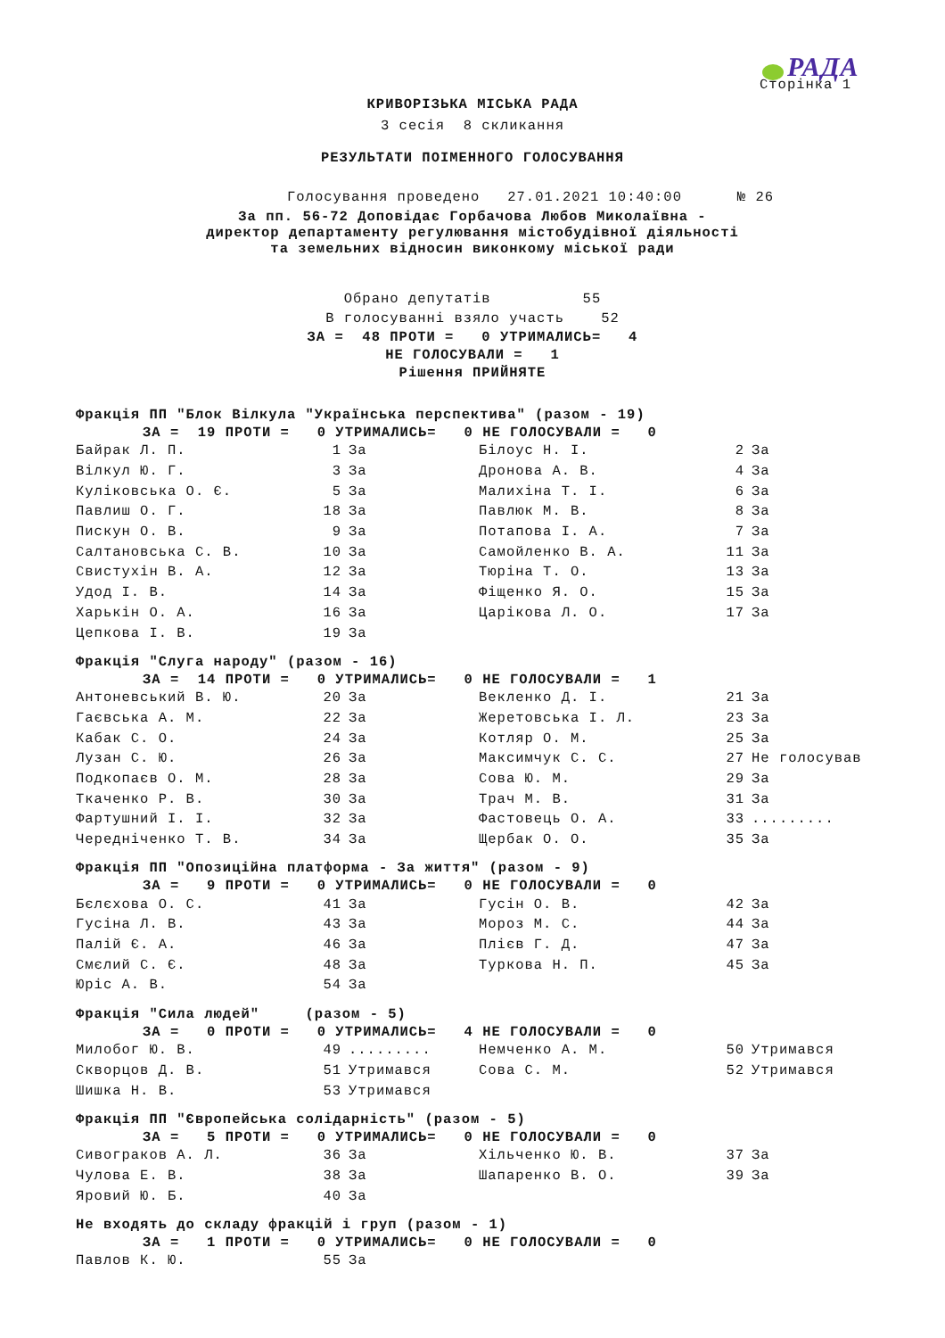РАДА
Сторінка 1
КРИВОРІЗЬКА МІСЬКА РАДА
3 сесія 8 скликання
РЕЗУЛЬТАТИ ПОІМЕННОГО ГОЛОСУВАННЯ
Голосування проведено 27.01.2021 10:40:00 № 26
За пп. 56-72 Доповідає Горбачова Любов Миколаївна -
директор департаменту регулювання містобудівної діяльності
та земельних відносин виконкому міської ради
Обрано депутатів 55
В голосуванні взяло участь 52
ЗА = 48 ПРОТИ = 0 УТРИМАЛИСЬ= 4
НЕ ГОЛОСУВАЛИ = 1
Рішення ПРИЙНЯТЕ
Фракція ПП "Блок Вілкула "Українська перспектива" (разом - 19)
ЗА = 19 ПРОТИ = 0 УТРИМАЛИСЬ= 0 НЕ ГОЛОСУВАЛИ = 0
| Байрак Л. П. | 1 | За | Білоус Н. І. | 2 | За |
| Вілкул Ю. Г. | 3 | За | Дронова А. В. | 4 | За |
| Куліковська О. Є. | 5 | За | Малихіна Т. І. | 6 | За |
| Павлиш О. Г. | 18 | За | Павлюк М. В. | 8 | За |
| Пискун О. В. | 9 | За | Потапова І. А. | 7 | За |
| Салтановська С. В. | 10 | За | Самойленко В. А. | 11 | За |
| Свистухін В. А. | 12 | За | Тюріна Т. О. | 13 | За |
| Удод І. В. | 14 | За | Фіщенко Я. О. | 15 | За |
| Харькін О. А. | 16 | За | Царікова Л. О. | 17 | За |
| Цепкова І. В. | 19 | За | | | |
Фракція "Слуга народу" (разом - 16)
ЗА = 14 ПРОТИ = 0 УТРИМАЛИСЬ= 0 НЕ ГОЛОСУВАЛИ = 1
| Антоневський В. Ю. | 20 | За | Векленко Д. І. | 21 | За |
| Гаєвська А. М. | 22 | За | Жеретовська І. Л. | 23 | За |
| Кабак С. О. | 24 | За | Котляр О. М. | 25 | За |
| Лузан С. Ю. | 26 | За | Максимчук С. С. | 27 | Не голосував |
| Подкопаєв О. М. | 28 | За | Сова Ю. М. | 29 | За |
| Ткаченко Р. В. | 30 | За | Трач М. В. | 31 | За |
| Фартушний І. І. | 32 | За | Фастовець О. А. | 33 | ......... |
| Чередніченко Т. В. | 34 | За | Щербак О. О. | 35 | За |
Фракція ПП "Опозиційна платформа - За життя" (разом - 9)
ЗА = 9 ПРОТИ = 0 УТРИМАЛИСЬ= 0 НЕ ГОЛОСУВАЛИ = 0
| Бєлєхова О. С. | 41 | За | Гусін О. В. | 42 | За |
| Гусіна Л. В. | 43 | За | Мороз М. С. | 44 | За |
| Палій Є. А. | 46 | За | Плієв Г. Д. | 47 | За |
| Смєлий С. Є. | 48 | За | Туркова Н. П. | 45 | За |
| Юріс А. В. | 54 | За | | | |
Фракція "Сила людей" (разом - 5)
ЗА = 0 ПРОТИ = 0 УТРИМАЛИСЬ= 4 НЕ ГОЛОСУВАЛИ = 0
| Милобог Ю. В. | 49 | ......... | Немченко А. М. | 50 | Утримався |
| Скворцов Д. В. | 51 | Утримався | Сова С. М. | 52 | Утримався |
| Шишка Н. В. | 53 | Утримався | | | |
Фракція ПП "Європейська солідарність" (разом - 5)
ЗА = 5 ПРОТИ = 0 УТРИМАЛИСЬ= 0 НЕ ГОЛОСУВАЛИ = 0
| Сивограков А. Л. | 36 | За | Хільченко Ю. В. | 37 | За |
| Чулова Е. В. | 38 | За | Шапаренко В. О. | 39 | За |
| Яровий Ю. Б. | 40 | За | | | |
Не входять до складу фракцій і груп (разом - 1)
ЗА = 1 ПРОТИ = 0 УТРИМАЛИСЬ= 0 НЕ ГОЛОСУВАЛИ = 0
| Павлов К. Ю. | 55 | За | | | |